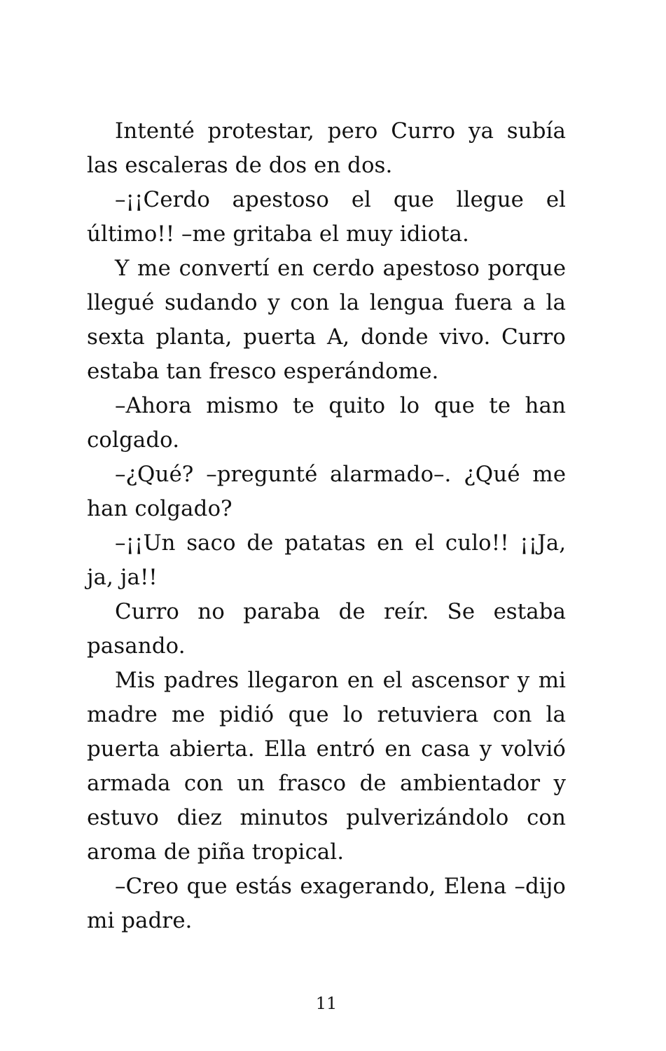Intenté protestar, pero Curro ya subía las escaleras de dos en dos.
–¡¡Cerdo apestoso el que llegue el último!! –me gritaba el muy idiota.
Y me convertí en cerdo apestoso porque llegué sudando y con la lengua fuera a la sexta planta, puerta A, donde vivo. Curro estaba tan fresco esperándome.
–Ahora mismo te quito lo que te han colgado.
–¿Qué? –pregunté alarmado–. ¿Qué me han colgado?
–¡¡Un saco de patatas en el culo!! ¡¡Ja, ja, ja!!
Curro no paraba de reír. Se estaba pasando.
Mis padres llegaron en el ascensor y mi madre me pidió que lo retuviera con la puerta abierta. Ella entró en casa y volvió armada con un frasco de ambientador y estuvo diez minutos pulverizándolo con aroma de piña tropical.
–Creo que estás exagerando, Elena –dijo mi padre.
11